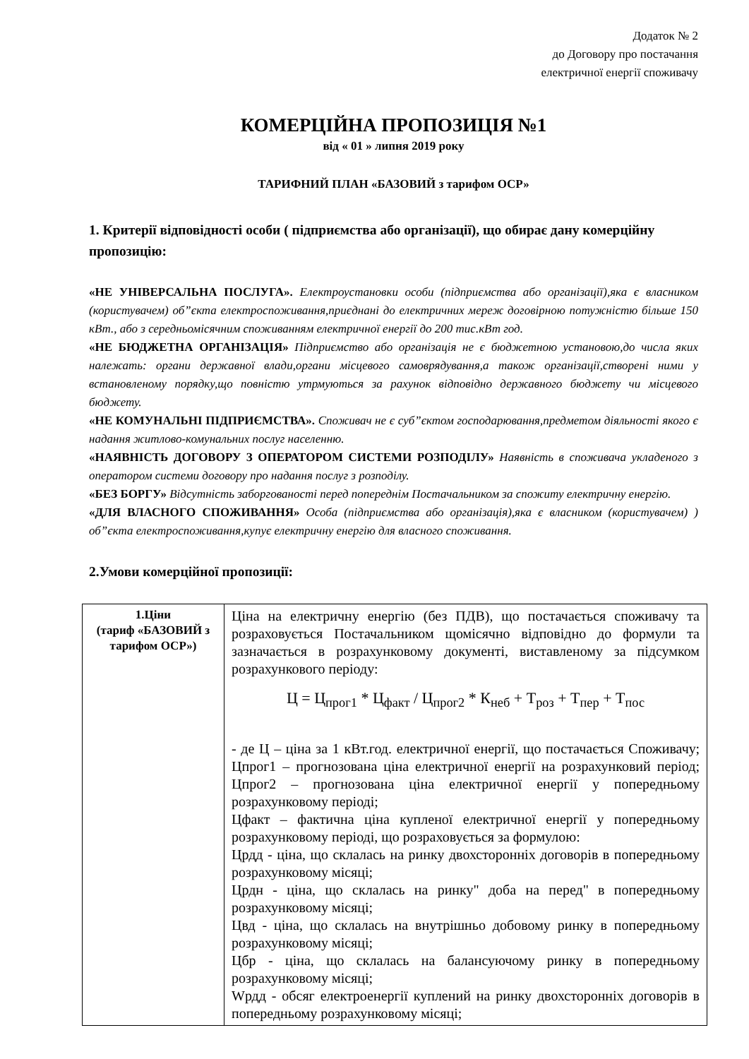Додаток № 2
до Договору про постачання
електричної енергії споживачу
КОМЕРЦІЙНА ПРОПОЗИЦІЯ №1
від « 01 » липня 2019 року
ТАРИФНИЙ ПЛАН «БАЗОВИЙ з тарифом ОСР»
1. Критерії відповідності особи ( підприємства або організації), що обирає дану комерційну пропозицію:
«НЕ УНІВЕРСАЛЬНА ПОСЛУГА». Електроустановки особи (підприємства або організації),яка є власником (користувачем) об”єкта електроспоживання,приєднані до електричних мереж договірною потужністю більше 150 кВт., або з середньомісячним споживанням електричної енергії до 200 тис.кВт год.
«НЕ БЮДЖЕТНА ОРГАНІЗАЦІЯ» Підприємство або організація не є бюджетною установою,до числа яких належать: органи державної влади,органи місцевого самоврядування,а також організації,створені ними у встановленому порядку,що повністю утрмуються за рахунок відповідно державного бюджету чи місцевого бюджету.
«НЕ КОМУНАЛЬНІ ПІДПРИЄМСТВА». Споживач не є суб”єктом господарювання,предметом діяльності якого є надання житлово-комунальних послуг населенню.
«НАЯВНІСТЬ ДОГОВОРУ З ОПЕРАТОРОМ СИСТЕМИ РОЗПОДІЛУ» Наявність в споживача укладеного з оператором системи договору про надання послуг з розподілу.
«БЕЗ БОРГУ» Відсутність заборгованості перед попереднім Постачальником за спожиту електричну енергію.
«ДЛЯ ВЛАСНОГО СПОЖИВАННЯ» Особа (підприємства або організація),яка є власником (користувачем) ) об”єкта електроспоживання,купує електричну енергію для власного споживання.
2.Умови комерційної пропозиції:
| 1.Ціни (тариф «БАЗОВИЙ з тарифом ОСР») | Ціна на електричну енергію (без ПДВ), що постачається споживачу та розраховується Постачальником щомісячно відповідно до формули та зазначається в розрахунковому документі, виставленому за підсумком розрахункового періоду: Ц = Ц<sub>прог1</sub> * Ц<sub>факт</sub> / Ц<sub>прог2</sub> * К<sub>неб</sub> + Т<sub>роз</sub> + Т<sub>пер</sub> + Т<sub>пос</sub> - де Ц – ціна за 1 кВт.год. електричної енергії, що постачається Споживачу; Цпрог1 – прогнозована ціна електричної енергії на розрахунковий період; Цпрог2 – прогнозована ціна електричної енергії у попередньому розрахунковому періоді; Цфакт – фактична ціна купленої електричної енергії у попередньому розрахунковому періоді, що розраховується за формулою: Црдд - ціна, що склалась на ринку двохсторонніх договорів в попередньому розрахунковому місяці; Црдн - ціна, що склалась на ринку" доба на перед" в попередньому розрахунковому місяці; Цвд - ціна, що склалась на внутрішньо добовому ринку в попередньому розрахунковому місяці; Цбр - ціна, що склалась на балансуючому ринку в попередньому розрахунковому місяці; Wрдд - обсяг електроенергії куплений на ринку двохсторонніх договорів в попередньому розрахунковому місяці; |